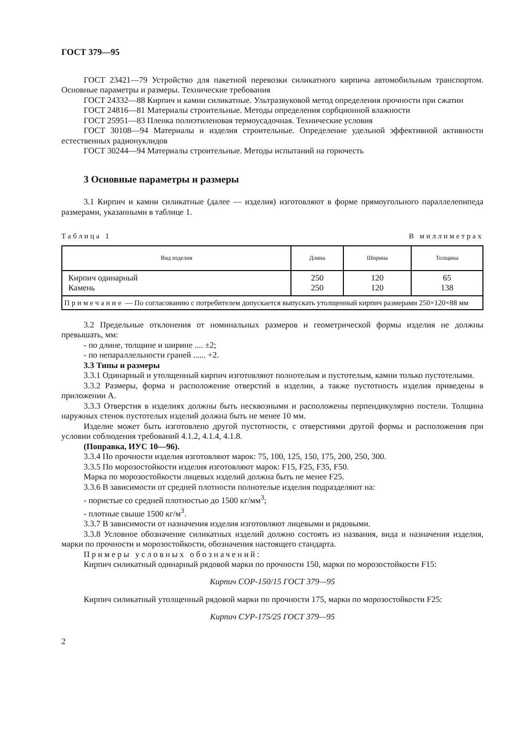ГОСТ 379—95
ГОСТ 23421—79 Устройство для пакетной перевозки силикатного кирпича автомобильным транспортом. Основные параметры и размеры. Технические требования
ГОСТ 24332—88 Кирпич и камни силикатные. Ультразвуковой метод определения прочности при сжатии
ГОСТ 24816—81 Материалы строительные. Методы определения сорбционной влажности
ГОСТ 25951—83 Пленка полиэтиленовая термоусадочная. Технические условия
ГОСТ 30108—94 Материалы и изделия строительные. Определение удельной эффективной активности естественных радионуклидов
ГОСТ 30244—94 Материалы строительные. Методы испытаний на горючесть
3 Основные параметры и размеры
3.1 Кирпич и камни силикатные (далее — изделия) изготовляют в форме прямоугольного параллелепипеда размерами, указанными в таблице 1.
Таблица 1 В миллиметрах
| Вид изделия | Длина | Ширина | Толщина |
| --- | --- | --- | --- |
| Кирпич одинарный Камень | 250 250 | 120 120 | 65 138 |
| Примечание — По согласованию с потребителем допускается выпускать утолщенный кирпич размерами 250×120×88 мм | | | |
3.2 Предельные отклонения от номинальных размеров и геометрической формы изделия не должны превышать, мм:
- по длине, толщине и ширине .... ±2;
- по непараллельности граней ...... +2.
3.3 Типы и размеры
3.3.1 Одинарный и утолщенный кирпич изготовляют полнотелым и пустотелым, камни только пустотелыми.
3.3.2 Размеры, форма и расположение отверстий в изделии, а также пустотность изделия приведены в приложении А.
3.3.3 Отверстия в изделиях должны быть несквозными и расположены перпендикулярно постели. Толщина наружных стенок пустотелых изделий должна быть не менее 10 мм.
Изделие может быть изготовлено другой пустотности, с отверстиями другой формы и расположения при условии соблюдения требований 4.1.2, 4.1.4, 4.1.8.
(Поправка, ИУС 10—96).
3.3.4 По прочности изделия изготовляют марок: 75, 100, 125, 150, 175, 200, 250, 300.
3.3.5 По морозостойкости изделия изготовляют марок: F15, F25, F35, F50.
Марка по морозостойкости лицевых изделий должна быть не менее F25.
3.3.6 В зависимости от средней плотности полнотелые изделия подразделяют на:
- пористые со средней плотностью до 1500 кг/мм<sup>3</sup>;
- плотные свыше 1500 кг/м<sup>3</sup>.
3.3.7 В зависимости от назначения изделия изготовляют лицевыми и рядовыми.
3.3.8 Условное обозначение силикатных изделий должно состоять из названия, вида и назначения изделия, марки по прочности и морозостойкости, обозначения настоящего стандарта.
Примеры условных обозначений:
Кирпич силикатный одинарный рядовой марки по прочности 150, марки по морозостойкости F15:
Кирпич СОР-150/15 ГОСТ 379—95
Кирпич силикатный утолщенный рядовой марки по прочности 175, марки по морозостойкости F25:
Кирпич СУР-175/25 ГОСТ 379—95
2